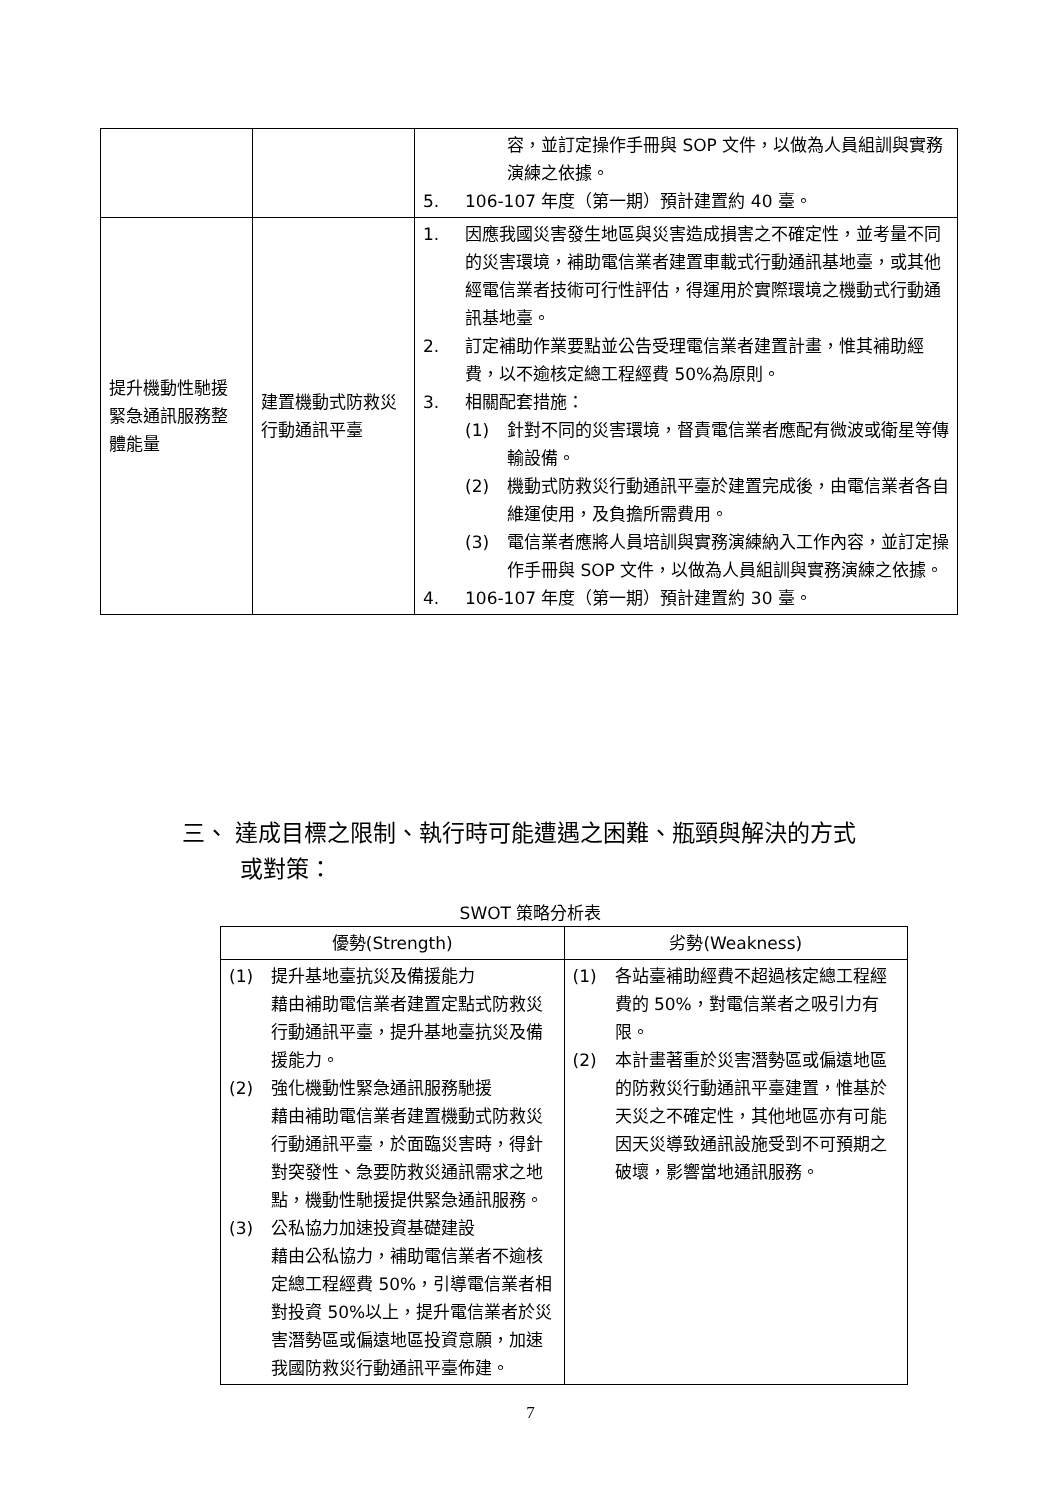| | | 容，並訂定操作手冊與 SOP 文件，以做為人員組訓與實務演練之依據。 5. 106-107 年度（第一期）預計建置約 40 臺。 |
| 提升機動性馳援緊急通訊服務整體能量 | 建置機動式防救災行動通訊平臺 | 1. 因應我國災害發生地區與災害造成損害之不確定性，並考量不同的災害環境，補助電信業者建置車載式行動通訊基地臺，或其他經電信業者技術可行性評估，得運用於實際環境之機動式行動通訊基地臺。 2. 訂定補助作業要點並公告受理電信業者建置計畫，惟其補助經費，以不逾核定總工程經費 50%為原則。 3. 相關配套措施： (1) 針對不同的災害環境，督責電信業者應配有微波或衛星等傳輸設備。 (2) 機動式防救災行動通訊平臺於建置完成後，由電信業者各自維運使用，及負擔所需費用。 (3) 電信業者應將人員培訓與實務演練納入工作內容，並訂定操作手冊與 SOP 文件，以做為人員組訓與實務演練之依據。 4. 106-107 年度（第一期）預計建置約 30 臺。 |
三、 達成目標之限制、執行時可能遭遇之困難、瓶頸與解決的方式
或對策：
SWOT 策略分析表
| 優勢(Strength) | 劣勢(Weakness) |
| --- | --- |
| (1) 提升基地臺抗災及備援能力 藉由補助電信業者建置定點式防救災行動通訊平臺，提升基地臺抗災及備援能力。 (2) 強化機動性緊急通訊服務馳援 藉由補助電信業者建置機動式防救災行動通訊平臺，於面臨災害時，得針對突發性、急要防救災通訊需求之地點，機動性馳援提供緊急通訊服務。 (3) 公私協力加速投資基礎建設 藉由公私協力，補助電信業者不逾核定總工程經費 50%，引導電信業者相對投資 50%以上，提升電信業者於災害潛勢區或偏遠地區投資意願，加速我國防救災行動通訊平臺佈建。 | (1) 各站臺補助經費不超過核定總工程經費的 50%，對電信業者之吸引力有限。 (2) 本計畫著重於災害潛勢區或偏遠地區的防救災行動通訊平臺建置，惟基於天災之不確定性，其他地區亦有可能因天災導致通訊設施受到不可預期之破壞，影響當地通訊服務。 |
7